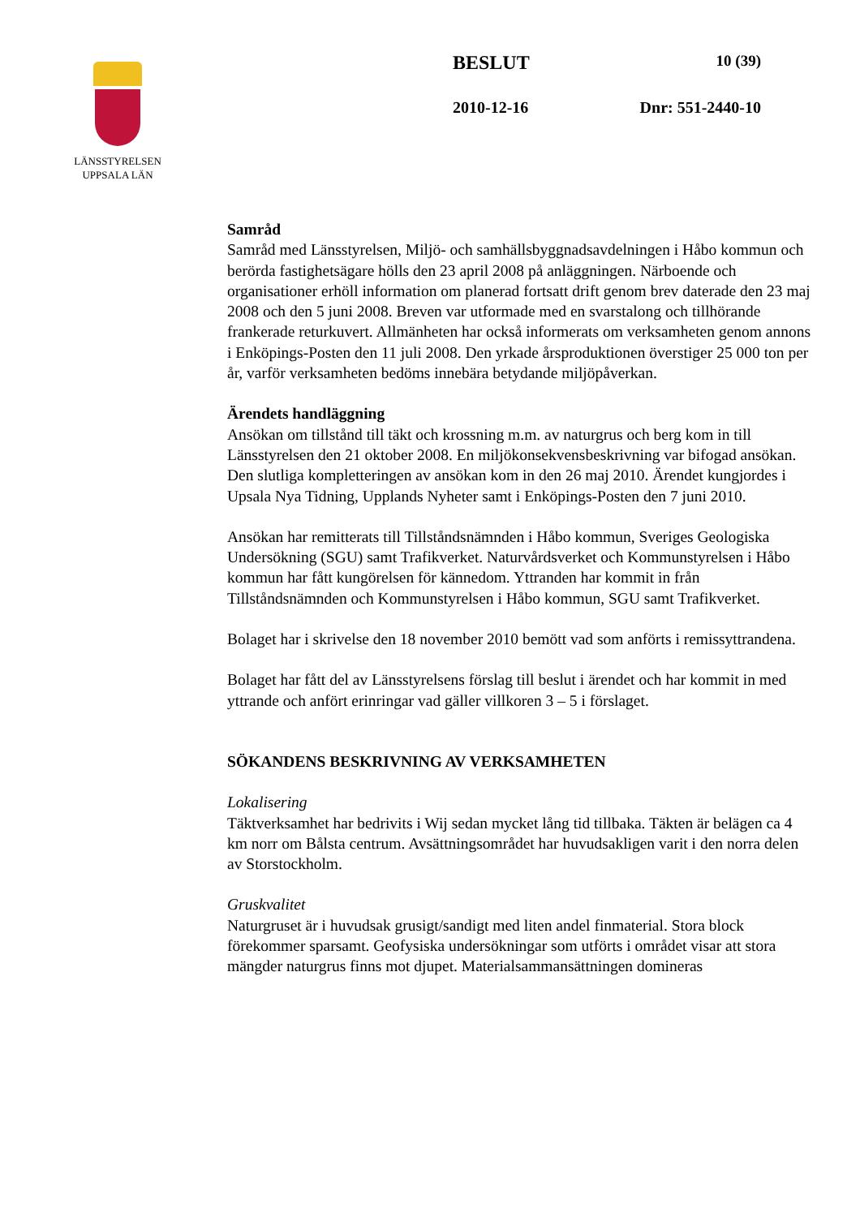LÄNSSTYRELSEN
UPPSALA LÄN
BESLUT 10 (39)
2010-12-16 Dnr: 551-2440-10
Samråd
Samråd med Länsstyrelsen, Miljö- och samhällsbyggnadsavdelningen i Håbo kommun och berörda fastighetsägare hölls den 23 april 2008 på anläggningen. Närboende och organisationer erhöll information om planerad fortsatt drift genom brev daterade den 23 maj 2008 och den 5 juni 2008. Breven var utformade med en svarstalong och tillhörande frankerade returkuvert. Allmänheten har också informerats om verksamheten genom annons i Enköpings-Posten den 11 juli 2008. Den yrkade årsproduktionen överstiger 25 000 ton per år, varför verksamheten bedöms innebära betydande miljöpåverkan.
Ärendets handläggning
Ansökan om tillstånd till täkt och krossning m.m. av naturgrus och berg kom in till Länsstyrelsen den 21 oktober 2008. En miljökonsekvensbeskrivning var bifogad ansökan. Den slutliga kompletteringen av ansökan kom in den 26 maj 2010. Ärendet kungjordes i Upsala Nya Tidning, Upplands Nyheter samt i Enköpings-Posten den 7 juni 2010.
Ansökan har remitterats till Tillståndsnämnden i Håbo kommun, Sveriges Geologiska Undersökning (SGU) samt Trafikverket. Naturvårdsverket och Kommunstyrelsen i Håbo kommun har fått kungörelsen för kännedom. Yttranden har kommit in från Tillståndsnämnden och Kommunstyrelsen i Håbo kommun, SGU samt Trafikverket.
Bolaget har i skrivelse den 18 november 2010 bemött vad som anförts i remissyttrandena.
Bolaget har fått del av Länsstyrelsens förslag till beslut i ärendet och har kommit in med yttrande och anfört erinringar vad gäller villkoren 3 – 5 i förslaget.
SÖKANDENS BESKRIVNING AV VERKSAMHETEN
Lokalisering
Täktverksamhet har bedrivits i Wij sedan mycket lång tid tillbaka. Täkten är belägen ca 4 km norr om Bålsta centrum. Avsättningsområdet har huvudsakligen varit i den norra delen av Storstockholm.
Gruskvalitet
Naturgruset är i huvudsak grusigt/sandigt med liten andel finmaterial. Stora block förekommer sparsamt. Geofysiska undersökningar som utförts i området visar att stora mängder naturgrus finns mot djupet. Materialsammansättningen domineras